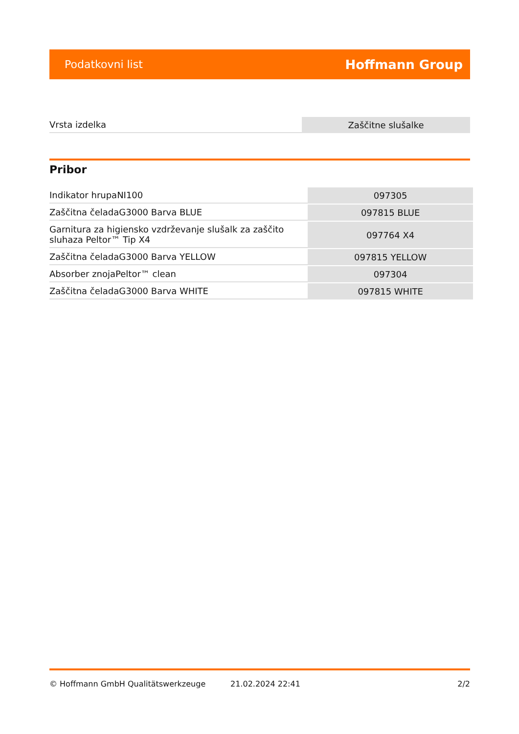Podatkovni list Hoffmann Group
| Vrsta izdelka | Zaščitne slušalke |
Pribor
| Indikator hrupaNI100 | 097305 |
| Zaščitna čeladaG3000 Barva BLUE | 097815 BLUE |
| Garnitura za higiensko vzdrževanje slušalk za zaščito sluhaza Peltor™ Tip X4 | 097764 X4 |
| Zaščitna čeladaG3000 Barva YELLOW | 097815 YELLOW |
| Absorber znojaPeltor™ clean | 097304 |
| Zaščitna čeladaG3000 Barva WHITE | 097815 WHITE |
© Hoffmann GmbH Qualitätswerkzeuge 21.02.2024 22:41 2/2